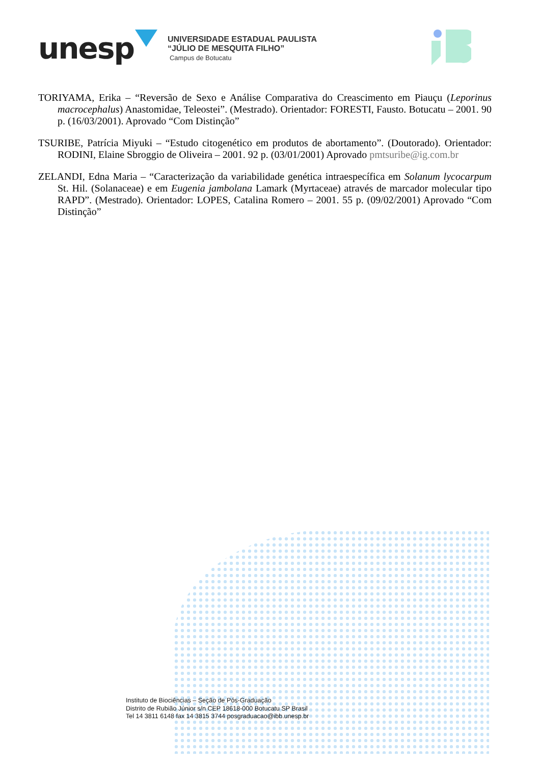unesp
UNIVERSIDADE ESTADUAL PAULISTA
“JÚLIO DE MESQUITA FILHO”
Campus de Botucatu
TORIYAMA, Erika – “Reversão de Sexo e Análise Comparativa do Creascimento em Piauçu (Leporinus macrocephalus) Anastomidae, Teleostei”. (Mestrado). Orientador: FORESTI, Fausto. Botucatu – 2001. 90 p. (16/03/2001). Aprovado “Com Distinção”
TSURIBE, Patrícia Miyuki – “Estudo citogenético em produtos de abortamento”. (Doutorado). Orientador: RODINI, Elaine Sbroggio de Oliveira – 2001. 92 p. (03/01/2001) Aprovado pmtsuribe@ig.com.br
ZELANDI, Edna Maria – “Caracterização da variabilidade genética intraespecífica em Solanum lycocarpum St. Hil. (Solanaceae) e em Eugenia jambolana Lamark (Myrtaceae) através de marcador molecular tipo RAPD”. (Mestrado). Orientador: LOPES, Catalina Romero – 2001. 55 p. (09/02/2001) Aprovado “Com Distinção”
Instituto de Biociências – Seção de Pós-Graduação
Distrito de Rubião Júnior s/n CEP 18618-000 Botucatu SP Brasil
Tel 14 3811 6148 fax 14 3815 3744 posgraduacao@ibb.unesp.br